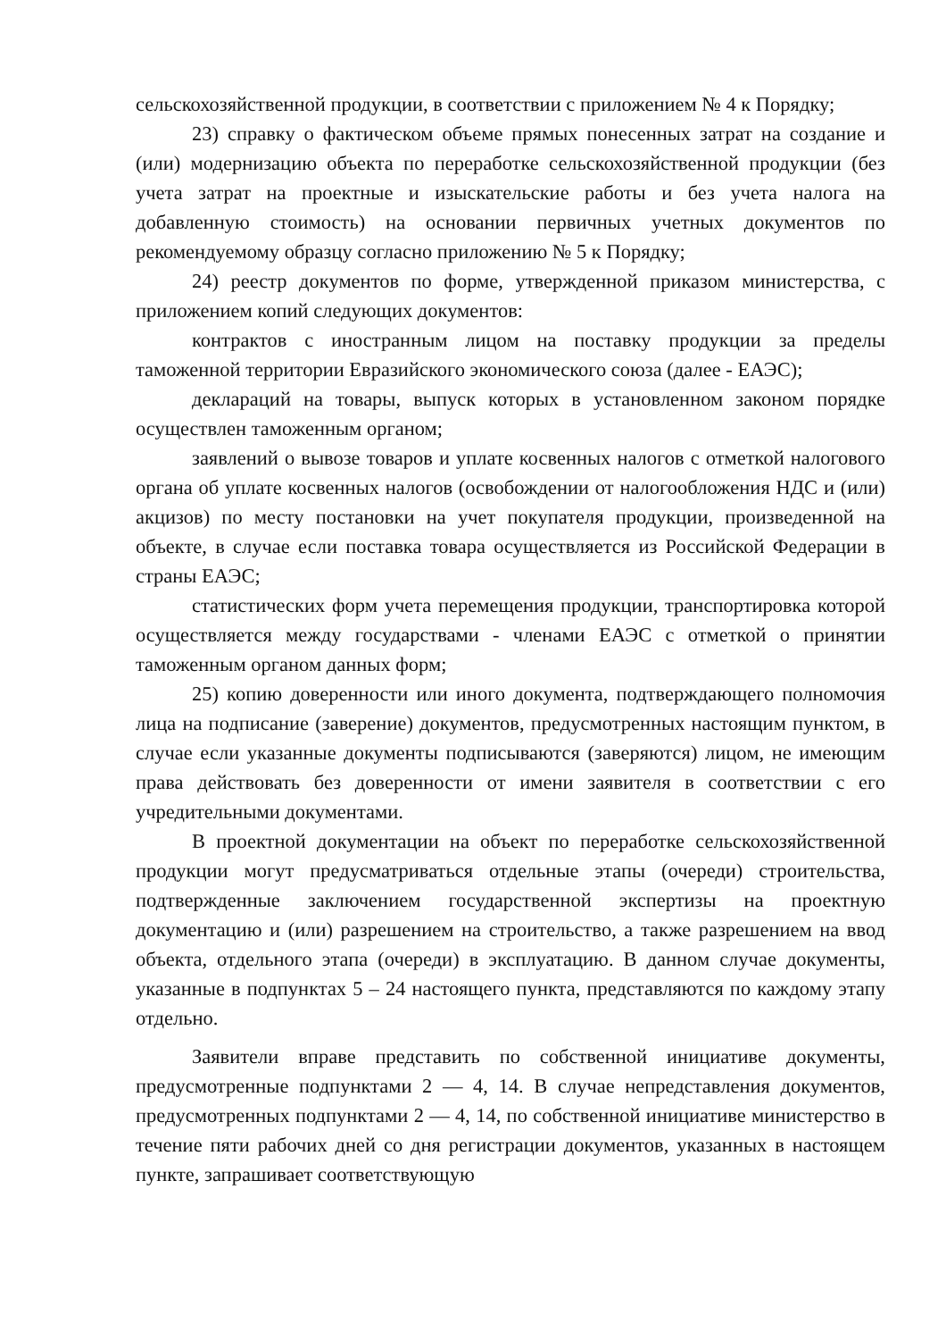сельскохозяйственной продукции, в соответствии с приложением № 4 к Порядку;
23) справку о фактическом объеме прямых понесенных затрат на создание и (или) модернизацию объекта по переработке сельскохозяйственной продукции (без учета затрат на проектные и изыскательские работы и без учета налога на добавленную стоимость) на основании первичных учетных документов по рекомендуемому образцу согласно приложению № 5 к Порядку;
24) реестр документов по форме, утвержденной приказом министерства, с приложением копий следующих документов:
контрактов с иностранным лицом на поставку продукции за пределы таможенной территории Евразийского экономического союза (далее - ЕАЭС);
деклараций на товары, выпуск которых в установленном законом порядке осуществлен таможенным органом;
заявлений о вывозе товаров и уплате косвенных налогов с отметкой налогового органа об уплате косвенных налогов (освобождении от налогообложения НДС и (или) акцизов) по месту постановки на учет покупателя продукции, произведенной на объекте, в случае если поставка товара осуществляется из Российской Федерации в страны ЕАЭС;
статистических форм учета перемещения продукции, транспортировка которой осуществляется между государствами - членами ЕАЭС с отметкой о принятии таможенным органом данных форм;
25) копию доверенности или иного документа, подтверждающего полномочия лица на подписание (заверение) документов, предусмотренных настоящим пунктом, в случае если указанные документы подписываются (заверяются) лицом, не имеющим права действовать без доверенности от имени заявителя в соответствии с его учредительными документами.
В проектной документации на объект по переработке сельскохозяйственной продукции могут предусматриваться отдельные этапы (очереди) строительства, подтвержденные заключением государственной экспертизы на проектную документацию и (или) разрешением на строительство, а также разрешением на ввод объекта, отдельного этапа (очереди) в эксплуатацию. В данном случае документы, указанные в подпунктах 5 – 24 настоящего пункта, представляются по каждому этапу отдельно.
Заявители вправе представить по собственной инициативе документы, предусмотренные подпунктами 2 — 4, 14. В случае непредставления документов, предусмотренных подпунктами 2 — 4, 14, по собственной инициативе министерство в течение пяти рабочих дней со дня регистрации документов, указанных в настоящем пункте, запрашивает соответствующую